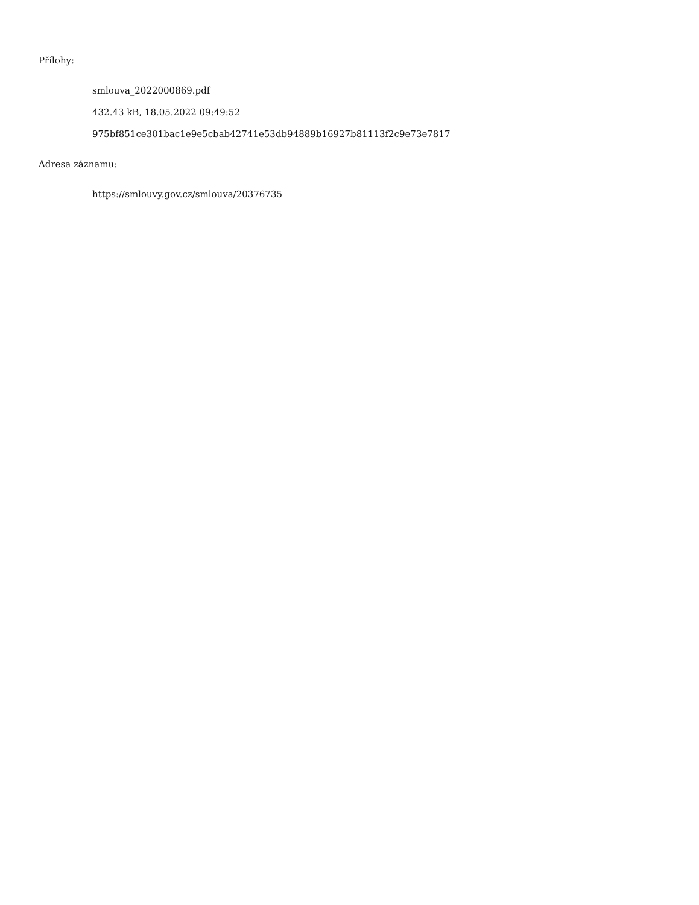Přílohy:
smlouva_2022000869.pdf
432.43 kB, 18.05.2022 09:49:52
975bf851ce301bac1e9e5cbab42741e53db94889b16927b81113f2c9e73e7817
Adresa záznamu:
https://smlouvy.gov.cz/smlouva/20376735